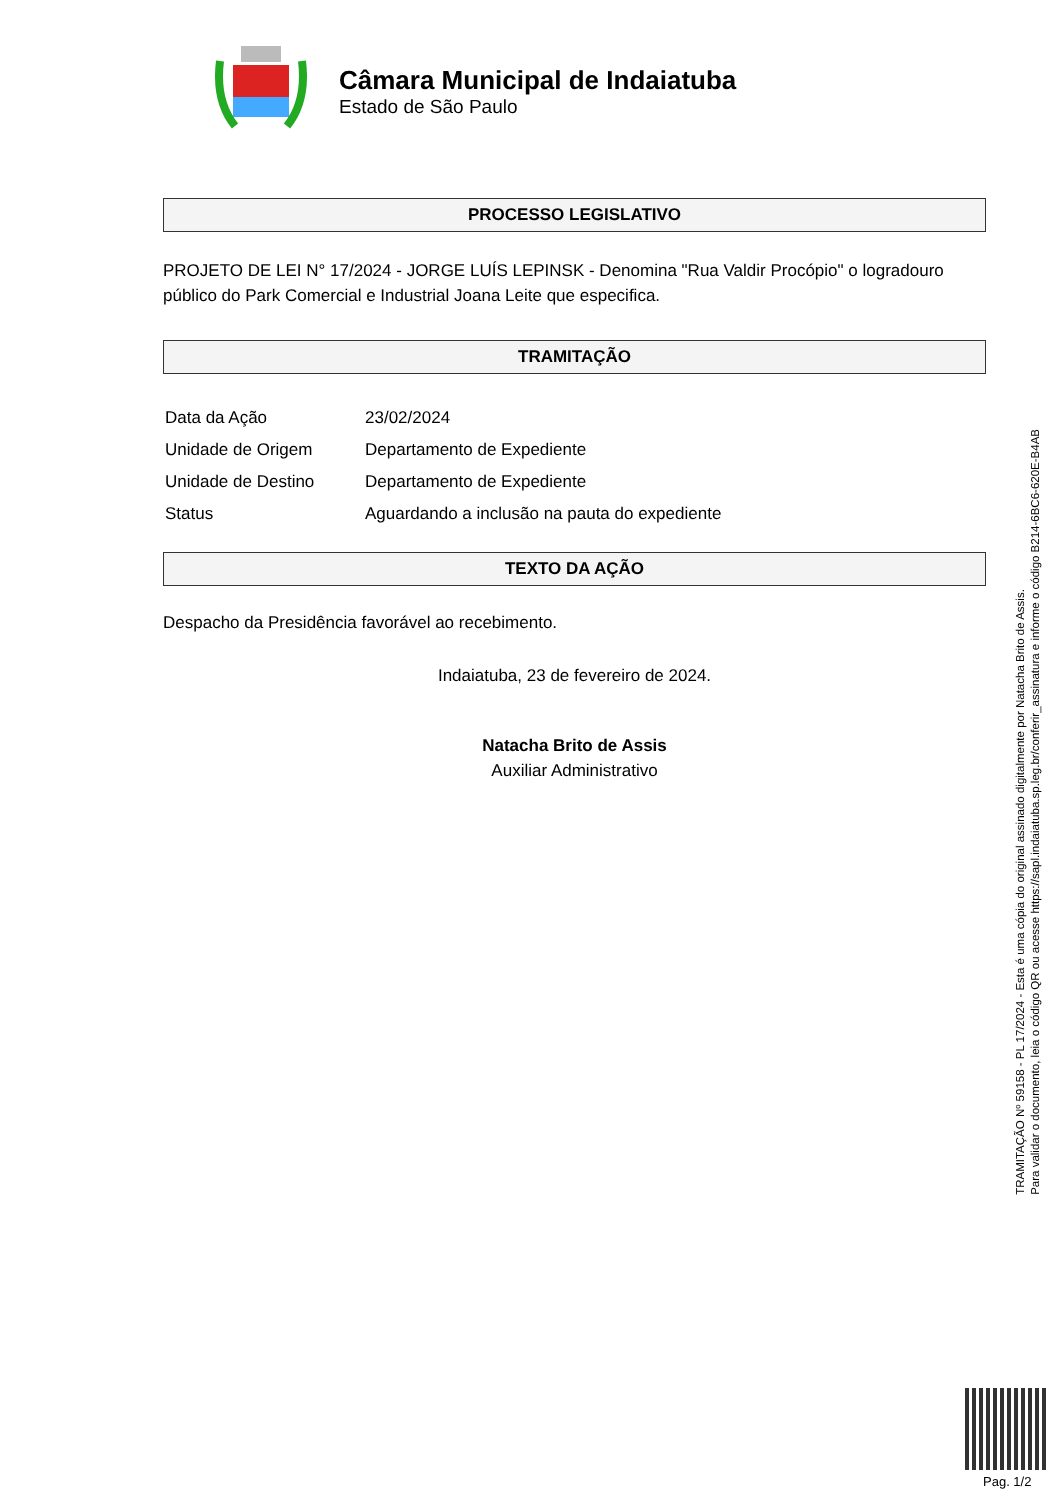Câmara Municipal de Indaiatuba
Estado de São Paulo
PROCESSO LEGISLATIVO
PROJETO DE LEI N° 17/2024 - JORGE LUÍS LEPINSK - Denomina "Rua Valdir Procópio" o logradouro público do Park Comercial e Industrial Joana Leite que especifica.
TRAMITAÇÃO
| Data da Ação | 23/02/2024 |
| Unidade de Origem | Departamento de Expediente |
| Unidade de Destino | Departamento de Expediente |
| Status | Aguardando a inclusão na pauta do expediente |
TEXTO DA AÇÃO
Despacho da Presidência favorável ao recebimento.
Indaiatuba, 23 de fevereiro de 2024.
Natacha Brito de Assis
Auxiliar Administrativo
TRAMITAÇÃO Nº 59158 - PL 17/2024 - Esta é uma cópia do original assinado digitalmente por Natacha Brito de Assis.
Para validar o documento, leia o código QR ou acesse https://sapl.indaiatuba.sp.leg.br/conferir_assinatura e informe o código B214-6BC6-620E-B4AB
Pag. 1/2